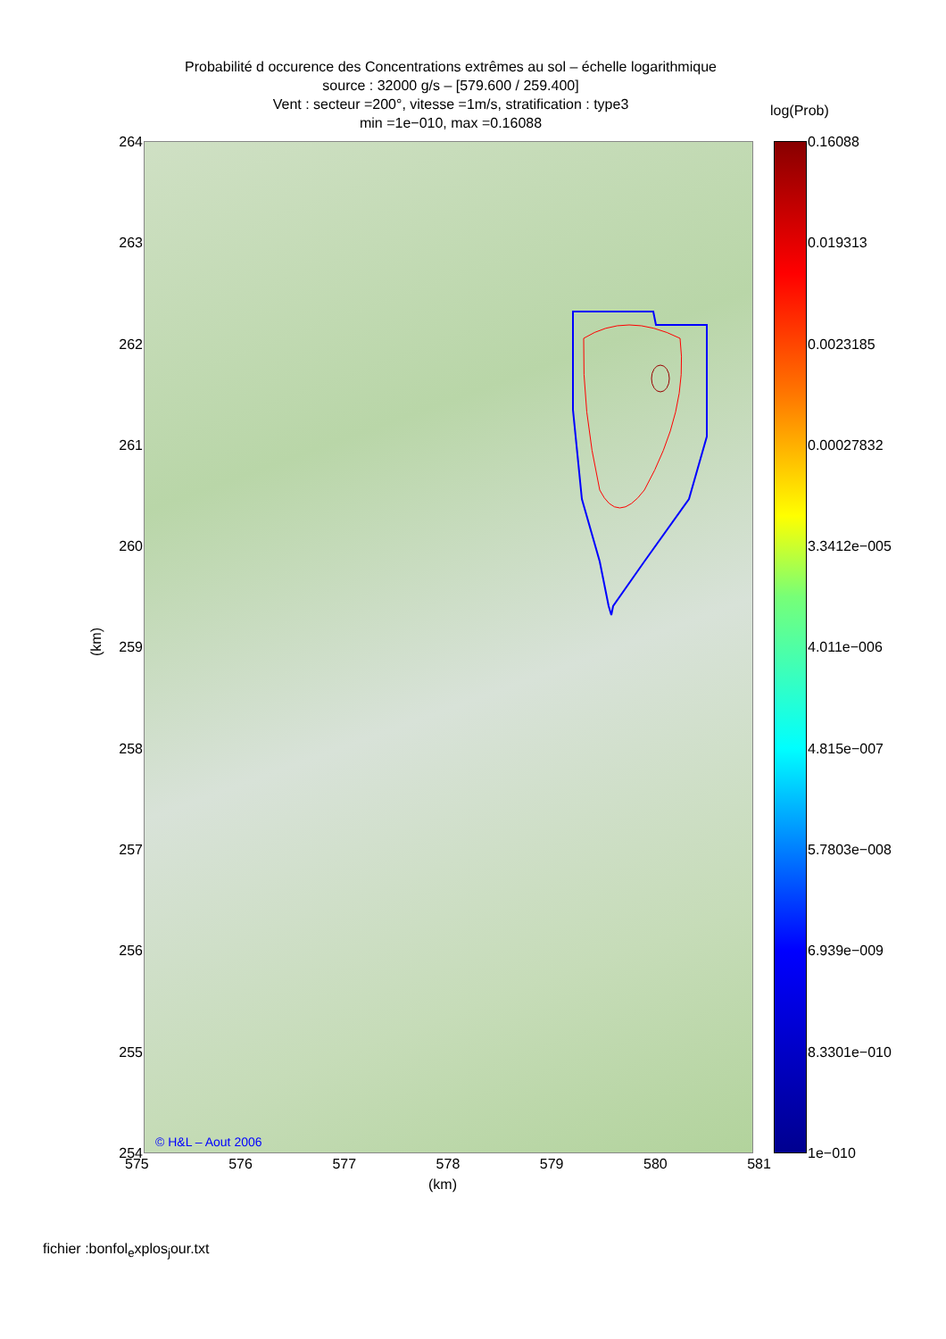Probabilité d occurence des Concentrations extrêmes au sol – échelle logarithmique
source : 32000 g/s – [579.600 / 259.400]
Vent : secteur =200°, vitesse =1m/s, stratification : type3
min =1e−010, max =0.16088
264
263
262
261
260
259
258
257
256
255
254
© H&L – Aout 2006
575 576 577 578 579 580 581
(km)
(km)
log(Prob)
0.16088
0.019313
0.0023185
0.00027832
3.3412e−005
4.011e−006
4.815e−007
5.7803e−008
6.939e−009
8.3301e−010
1e−010
fichier :bonfol<sub>e</sub>xplos<sub>j</sub>our.txt